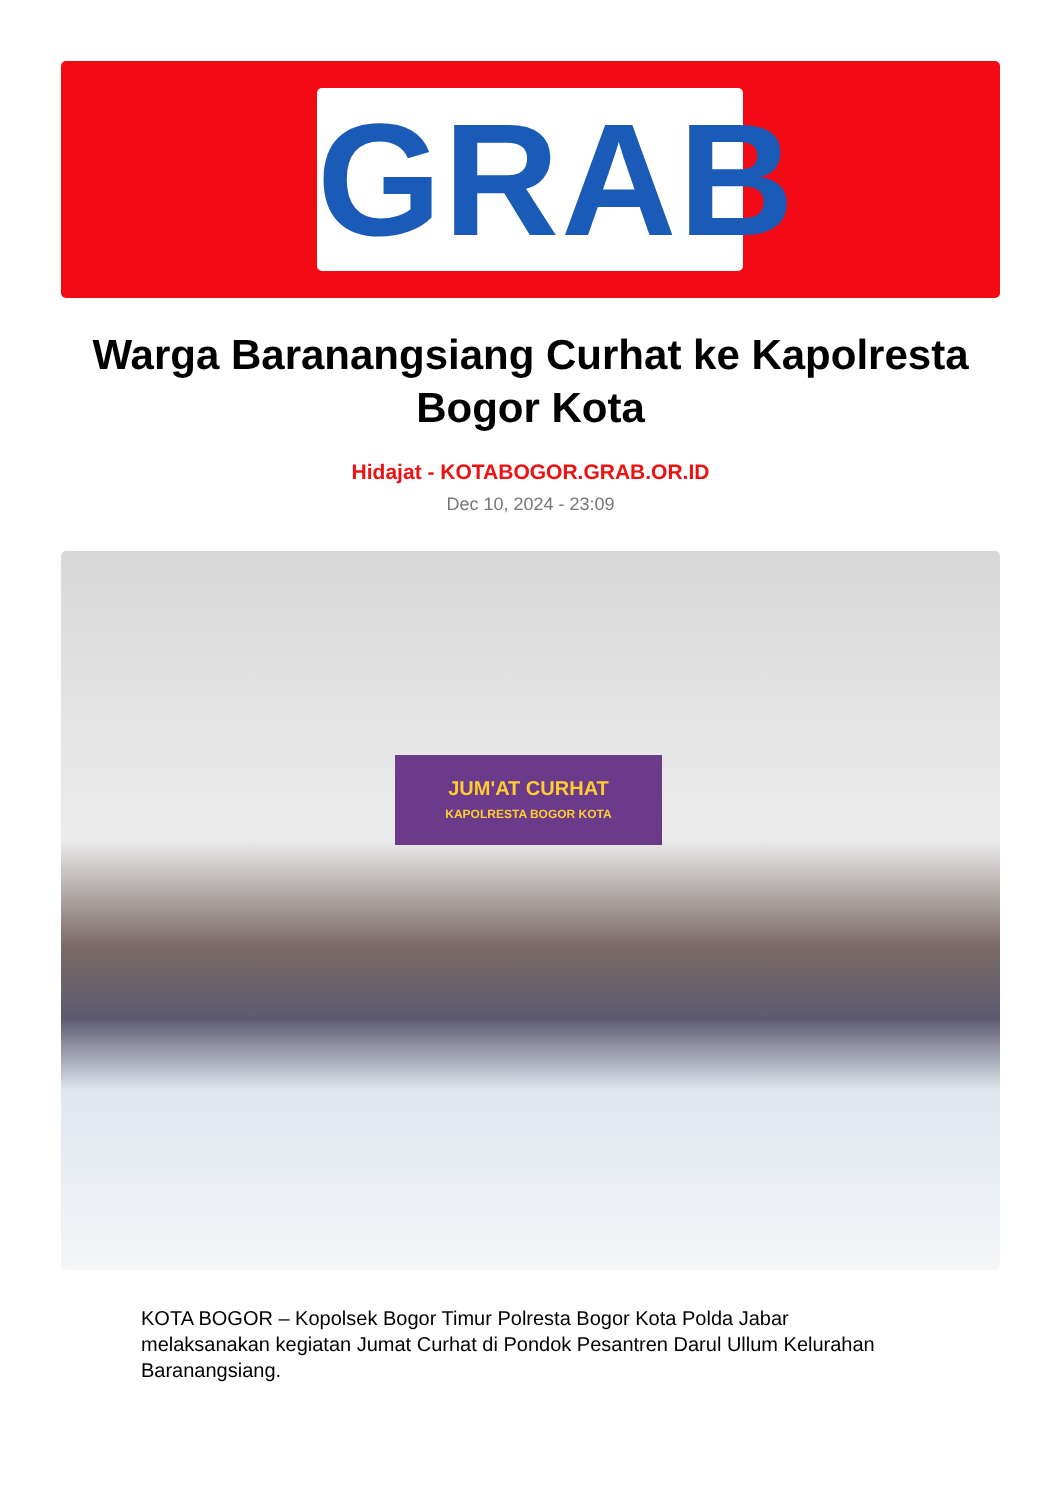GRAB
Warga Baranangsiang Curhat ke Kapolresta Bogor Kota
Hidajat - KOTABOGOR.GRAB.OR.ID
Dec 10, 2024 - 23:09
JUM'AT CURHAT
KAPOLRESTA BOGOR KOTA
KOTA BOGOR – Kopolsek Bogor Timur Polresta Bogor Kota Polda Jabar melaksanakan kegiatan Jumat Curhat di Pondok Pesantren Darul Ullum Kelurahan Baranangsiang.